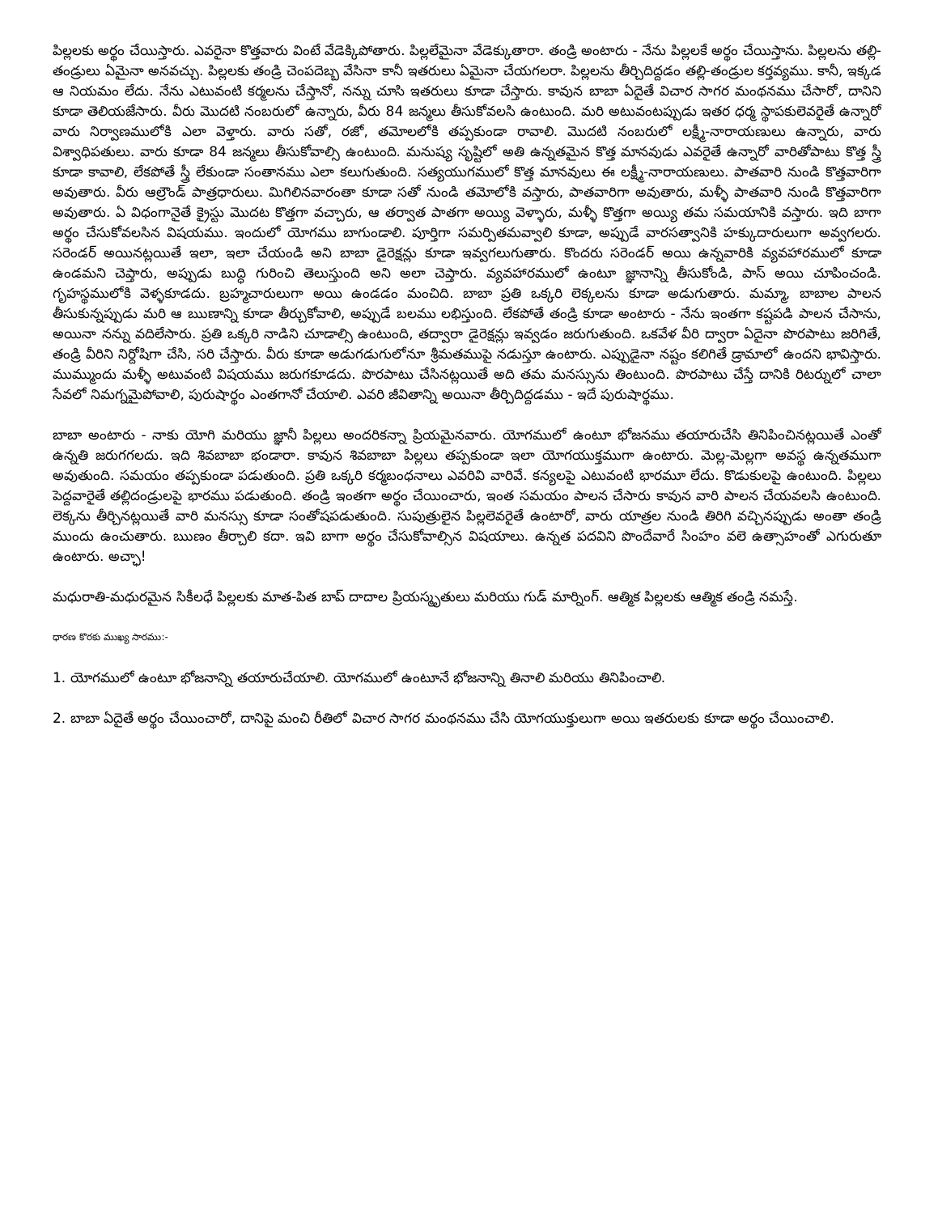పిల్లలకు అర్థం చేయిస్తారు. ఎవరైనా కొత్తవారు వింటే వేడెక్కిపోతారు. పిల్లలేమైనా వేడెక్కుతారా. తండ్రి అంటారు - నేను పిల్లలకే అర్థం చేయిస్తాను. పిల్లలను తల్లి-తండ్రులు ఏమైనా అనవచ్చు. పిల్లలకు తండ్రి చెంపదెబ్బ వేసినా కానీ ఇతరులు ఏమైనా చేయగలరా. పిల్లలను తీర్చిదిద్దడం తల్లి-తండ్రుల కర్తవ్యము. కానీ, ఇక్కడ ఆ నియమం లేదు. నేను ఎటువంటి కర్మలను చేస్తానో, నన్ను చూసి ఇతరులు కూడా చేస్తారు. కావున బాబా ఏదైతే విచార సాగర మంథనము చేసారో, దానిని కూడా తెలియజేసారు. వీరు మొదటి నంబరులో ఉన్నారు, వీరు 84 జన్మలు తీసుకోవలసి ఉంటుంది. మరి అటువంటప్పుడు ఇతర ధర్మ స్థాపకులెవరైతే ఉన్నారో వారు నిర్వాణములోకి ఎలా వెళ్తారు. వారు సతో, రజో, తమోలలోకి తప్పకుండా రావాలి. మొదటి నంబరులో లక్ష్మీ-నారాయణులు ఉన్నారు, వారు విశ్వాధిపతులు. వారు కూడా 84 జన్మలు తీసుకోవాల్సి ఉంటుంది. మనుష్య సృష్టిలో అతి ఉన్నతమైన కొత్త మానవుడు ఎవరైతే ఉన్నారో వారితోపాటు కొత్త స్త్రీ కూడా కావాలి, లేకపోతే స్త్రీ లేకుండా సంతానము ఎలా కలుగుతుంది. సత్యయుగములో కొత్త మానవులు ఈ లక్ష్మీ-నారాయణులు. పాతవారి నుండి కొత్తవారిగా అవుతారు. వీరు ఆల్రౌండ్ పాత్రధారులు. మిగిలినవారంతా కూడా సతో నుండి తమోలోకి వస్తారు, పాతవారిగా అవుతారు, మళ్ళీ పాతవారి నుండి కొత్తవారిగా అవుతారు. ఏ విధంగానైతే క్రైస్టు మొదట కొత్తగా వచ్చారు, ఆ తర్వాత పాతగా అయ్యి వెళ్ళారు, మళ్ళీ కొత్తగా అయ్యి తమ సమయానికి వస్తారు. ఇది బాగా అర్థం చేసుకోవలసిన విషయము. ఇందులో యోగము బాగుండాలి. పూర్తిగా సమర్పితమవ్వాలి కూడా, అప్పుడే వారసత్వానికి హక్కుదారులుగా అవ్వగలరు. సరెండర్ అయినట్లయితే ఇలా, ఇలా చేయండి అని బాబా డైరెక్షన్లు కూడా ఇవ్వగలుగుతారు. కొందరు సరెండర్ అయి ఉన్నవారికి వ్యవహారములో కూడా ఉండమని చెప్తారు, అప్పుడు బుద్ధి గురించి తెలుస్తుంది అని అలా చెప్తారు. వ్యవహారములో ఉంటూ జ్ఞానాన్ని తీసుకోండి, పాస్ అయి చూపించండి. గృహస్థములోకి వెళ్ళకూడదు. బ్రహ్మచారులుగా అయి ఉండడం మంచిది. బాబా ప్రతి ఒక్కరి లెక్కలను కూడా అడుగుతారు. మమ్మా, బాబాల పాలన తీసుకున్నప్పుడు మరి ఆ ఋణాన్ని కూడా తీర్చుకోవాలి, అప్పుడే బలము లభిస్తుంది. లేకపోతే తండ్రి కూడా అంటారు - నేను ఇంతగా కష్టపడి పాలన చేసాను, అయినా నన్ను వదిలేసారు. ప్రతి ఒక్కరి నాడిని చూడాల్సి ఉంటుంది, తద్వారా డైరెక్షన్లు ఇవ్వడం జరుగుతుంది. ఒకవేళ వీరి ద్వారా ఏదైనా పొరపాటు జరిగితే, తండ్రి వీరిని నిర్దోషిగా చేసి, సరి చేస్తారు. వీరు కూడా అడుగడుగులోనూ శ్రీమతముపై నడుస్తూ ఉంటారు. ఎప్పుడైనా నష్టం కలిగితే డ్రామాలో ఉందని భావిస్తారు. ముమ్ముందు మళ్ళీ అటువంటి విషయము జరుగకూడదు. పొరపాటు చేసినట్లయితే అది తమ మనస్సును తింటుంది. పొరపాటు చేస్తే దానికి రిటర్నులో చాలా సేవలో నిమగ్నమైపోవాలి, పురుషార్థం ఎంతగానో చేయాలి. ఎవరి జీవితాన్ని అయినా తీర్చిదిద్దడము - ఇదే పురుషార్థము.
బాబా అంటారు - నాకు యోగి మరియు జ్ఞానీ పిల్లలు అందరికన్నా ప్రియమైనవారు. యోగములో ఉంటూ భోజనము తయారుచేసి తినిపించినట్లయితే ఎంతో ఉన్నతి జరుగగలదు. ఇది శివబాబా భండారా. కావున శివబాబా పిల్లలు తప్పకుండా ఇలా యోగయుక్తముగా ఉంటారు. మెల్ల-మెల్లగా అవస్థ ఉన్నతముగా అవుతుంది. సమయం తప్పకుండా పడుతుంది. ప్రతి ఒక్కరి కర్మబంధనాలు ఎవరివి వారివే. కన్యలపై ఎటువంటి భారమూ లేదు. కొడుకులపై ఉంటుంది. పిల్లలు పెద్దవారైతే తల్లిదండ్రులపై భారము పడుతుంది. తండ్రి ఇంతగా అర్థం చేయించారు, ఇంత సమయం పాలన చేసారు కావున వారి పాలన చేయవలసి ఉంటుంది. లెక్కను తీర్చినట్లయితే వారి మనస్సు కూడా సంతోషపడుతుంది. సుపుత్రులైన పిల్లలెవరైతే ఉంటారో, వారు యాత్రల నుండి తిరిగి వచ్చినప్పుడు అంతా తండ్రి ముందు ఉంచుతారు. ఋణం తీర్చాలి కదా. ఇవి బాగా అర్థం చేసుకోవాల్సిన విషయాలు. ఉన్నత పదవిని పొందేవారే సింహం వలె ఉత్సాహంతో ఎగురుతూ ఉంటారు. అచ్ఛా!
మధురాతి-మధురమైన సికీలధే పిల్లలకు మాత-పిత బాప్ దాదాల ప్రియస్మృతులు మరియు గుడ్ మార్నింగ్. ఆత్మిక పిల్లలకు ఆత్మిక తండ్రి నమస్తే.
ధారణ కొరకు ముఖ్య సారము:-
1. యోగములో ఉంటూ భోజనాన్ని తయారుచేయాలి. యోగములో ఉంటూనే భోజనాన్ని తినాలి మరియు తినిపించాలి.
2. బాబా ఏదైతే అర్థం చేయించారో, దానిపై మంచి రీతిలో విచార సాగర మంథనము చేసి యోగయుక్తులుగా అయి ఇతరులకు కూడా అర్థం చేయించాలి.